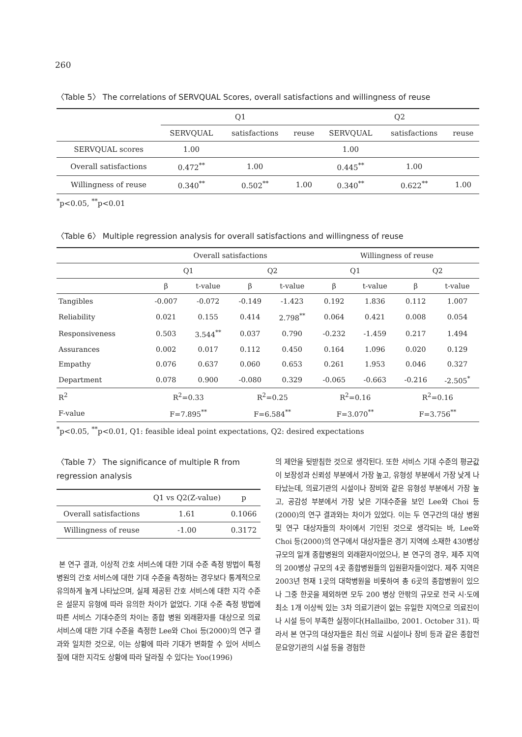260
〈Table 5〉 The correlations of SERVQUAL Scores, overall satisfactions and willingness of reuse
| | Q1 | | | Q2 | | |
| --- | --- | --- | --- | --- | --- | --- |
| | SERVQUAL | satisfactions | reuse | SERVQUAL | satisfactions | reuse |
| SERVQUAL scores | 1.00 | | | 1.00 | | |
| Overall satisfactions | 0.472<sup>**</sup> | 1.00 | | 0.445<sup>**</sup> | 1.00 | |
| Willingness of reuse | 0.340<sup>**</sup> | 0.502<sup>**</sup> | 1.00 | 0.340<sup>**</sup> | 0.622<sup>**</sup> | 1.00 |
<sup>*</sup> p<0.05, <sup>**</sup>p<0.01
〈Table 6〉 Multiple regression analysis for overall satisfactions and willingness of reuse
| | Overall satisfactions | | | | Willingness of reuse | | | |
| --- | --- | --- | --- | --- | --- | --- | --- | --- |
| | Q1 | | Q2 | | Q1 | | Q2 | |
| | β | t-value | β | t-value | β | t-value | β | t-value |
| Tangibles | -0.007 | -0.072 | -0.149 | -1.423 | 0.192 | 1.836 | 0.112 | 1.007 |
| Reliability | 0.021 | 0.155 | 0.414 | 2.798<sup>**</sup> | 0.064 | 0.421 | 0.008 | 0.054 |
| Responsiveness | 0.503 | 3.544<sup>**</sup> | 0.037 | 0.790 | -0.232 | -1.459 | 0.217 | 1.494 |
| Assurances | 0.002 | 0.017 | 0.112 | 0.450 | 0.164 | 1.096 | 0.020 | 0.129 |
| Empathy | 0.076 | 0.637 | 0.060 | 0.653 | 0.261 | 1.953 | 0.046 | 0.327 |
| Department | 0.078 | 0.900 | -0.080 | 0.329 | -0.065 | -0.663 | -0.216 | -2.505<sup>*</sup> |
| R<sup>2</sup> | R<sup>2</sup>=0.33 | | R<sup>2</sup>=0.25 | | R<sup>2</sup>=0.16 | | R<sup>2</sup>=0.16 | |
| F-value | F=7.895<sup>**</sup> | | F=6.584<sup>**</sup> | | F=3.070<sup>**</sup> | | F=3.756<sup>**</sup> | |
<sup>*</sup> p<0.05, <sup>**</sup>p<0.01, Q1: feasible ideal point expectations, Q2: desired expectations
〈Table 7〉 The significance of multiple R from regression analysis
| | Q1 vs Q2(Z-value) | p |
| --- | --- | --- |
| Overall satisfactions | 1.61 | 0.1066 |
| Willingness of reuse | -1.00 | 0.3172 |
본 연구 결과, 이상적 간호 서비스에 대한 기대 수준 측정 방법이 특정 병원의 간호 서비스에 대한 기대 수준을 측정하는 경우보다 통계적으로 유의하게 높게 나타났으며, 실제 제공된 간호 서비스에 대한 지각 수준은 설문지 유형에 따라 유의한 차이가 없었다. 기대 수준 측정 방법에 따른 서비스 기대수준의 차이는 종합 병원 외래환자를 대상으로 의료 서비스에 대한 기대 수준을 측정한 Lee와 Choi 등(2000)의 연구 결과와 일치한 것으로, 이는 상황에 따라 기대가 변화할 수 있어 서비스 질에 대한 지각도 상황에 따라 달라질 수 있다는 Yoo(1996)
의 제안을 뒷받침한 것으로 생각된다. 또한 서비스 기대 수준의 평균값이 보장성과 신뢰성 부분에서 가장 높고, 유형성 부분에서 가장 낮게 나타났는데, 의료기관의 시설이나 장비와 같은 유형성 부분에서 가장 높고, 공감성 부분에서 가장 낮은 기대수준을 보인 Lee와 Choi 등(2000)의 연구 결과와는 차이가 있었다. 이는 두 연구간의 대상 병원 및 연구 대상자들의 차이에서 기인된 것으로 생각되는 바, Lee와 Choi 등(2000)의 연구에서 대상자들은 경기 지역에 소재한 430병상 규모의 일개 종합병원의 외래환자이었으나, 본 연구의 경우, 제주 지역의 200병상 규모의 4곳 종합병원들의 입원환자들이었다. 제주 지역은 2003년 현재 1곳의 대학병원을 비롯하여 총 6곳의 종합병원이 있으나 그중 한곳을 제외하면 모두 200 병상 안팎의 규모로 전국 시·도에 최소 1개 이상씩 있는 3차 의료기관이 없는 유일한 지역으로 의료진이나 시설 등이 부족한 실정이다(Hallailbo, 2001. October 31). 따라서 본 연구의 대상자들은 최신 의료 시설이나 장비 등과 같은 종합전문요양기관의 시설 등을 경험한